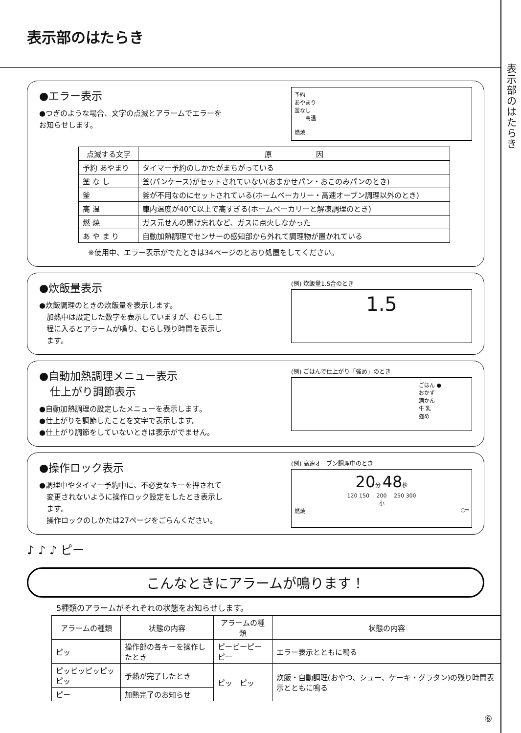表示部のはたらき
表示部のはたらき
●エラー表示
●つぎのような場合、文字の点滅とアラームでエラーを
お知らせします。
予約
あやまり
釜なし
　　高温
燃焼
| 点滅する文字 | 原 因 |
| --- | --- |
| 予約 あやまり | タイマー予約のしかたがまちがっている |
| 釜 な し | 釜(パンケース)がセットされていない(おまかせパン・おこのみパンのとき) |
| 釜 | 釜が不用なのにセットされている(ホームベーカリー・高速オーブン調理以外のとき) |
| 高 温 | 庫内温度が40℃以上で高すぎる(ホームベーカリーと解凍調理のとき) |
| 燃 焼 | ガス元せんの開け忘れなど、ガスに点火しなかった |
| あ や ま り | 自動加熱調理でセンサーの感知部から外れて調理物が置かれている |
※使用中、エラー表示がでたときは34ページのとおり処置をしてください。
●炊飯量表示
●炊飯調理のときの炊飯量を表示します。
　加熱中は設定した数字を表示していますが、むらし工
　程に入るとアラームが鳴り、むらし残り時間を表示し
　ます。
(例) 炊飯量1.5合のとき
1.5
●自動加熱調理メニュー表示
　仕上がり調節表示
●自動加熱調理の設定したメニューを表示します。
●仕上がりを調節したことを文字で表示します。
●仕上がり調節をしていないときは表示がでません。
(例) ごはんで仕上がり「強め」のとき
ごはん ●
おかず
酒かん
牛 乳
強め
●操作ロック表示
●調理中やタイマー予約中に、不必要なキーを押されて
　変更されないように操作ロック設定をしたとき表示し
　ます。
　操作ロックのしかたは27ページをごらんください。
(例) 高速オーブン調理中のとき
20分 48秒
120 150 　200 　250 300
小
燃焼 ○━
♪ ♪ ♪ ピー
こんなときにアラームが鳴ります！
5種類のアラームがそれぞれの状態をお知らせします。
| アラームの種類 | 状態の内容 | アラームの種類 | 状態の内容 |
| --- | --- | --- | --- |
| ピッ | 操作部の各キーを操作したとき | ピーピーピーピー | エラー表示とともに鳴る |
| ピッピッピッピッピッ | 予熱が完了したとき | ピッ ピッ | 炊飯・自動調理(おやつ、シュー、ケーキ・グラタン)の残り時間表示とともに鳴る |
| ピー | 加熱完了のお知らせ | | |
⑥